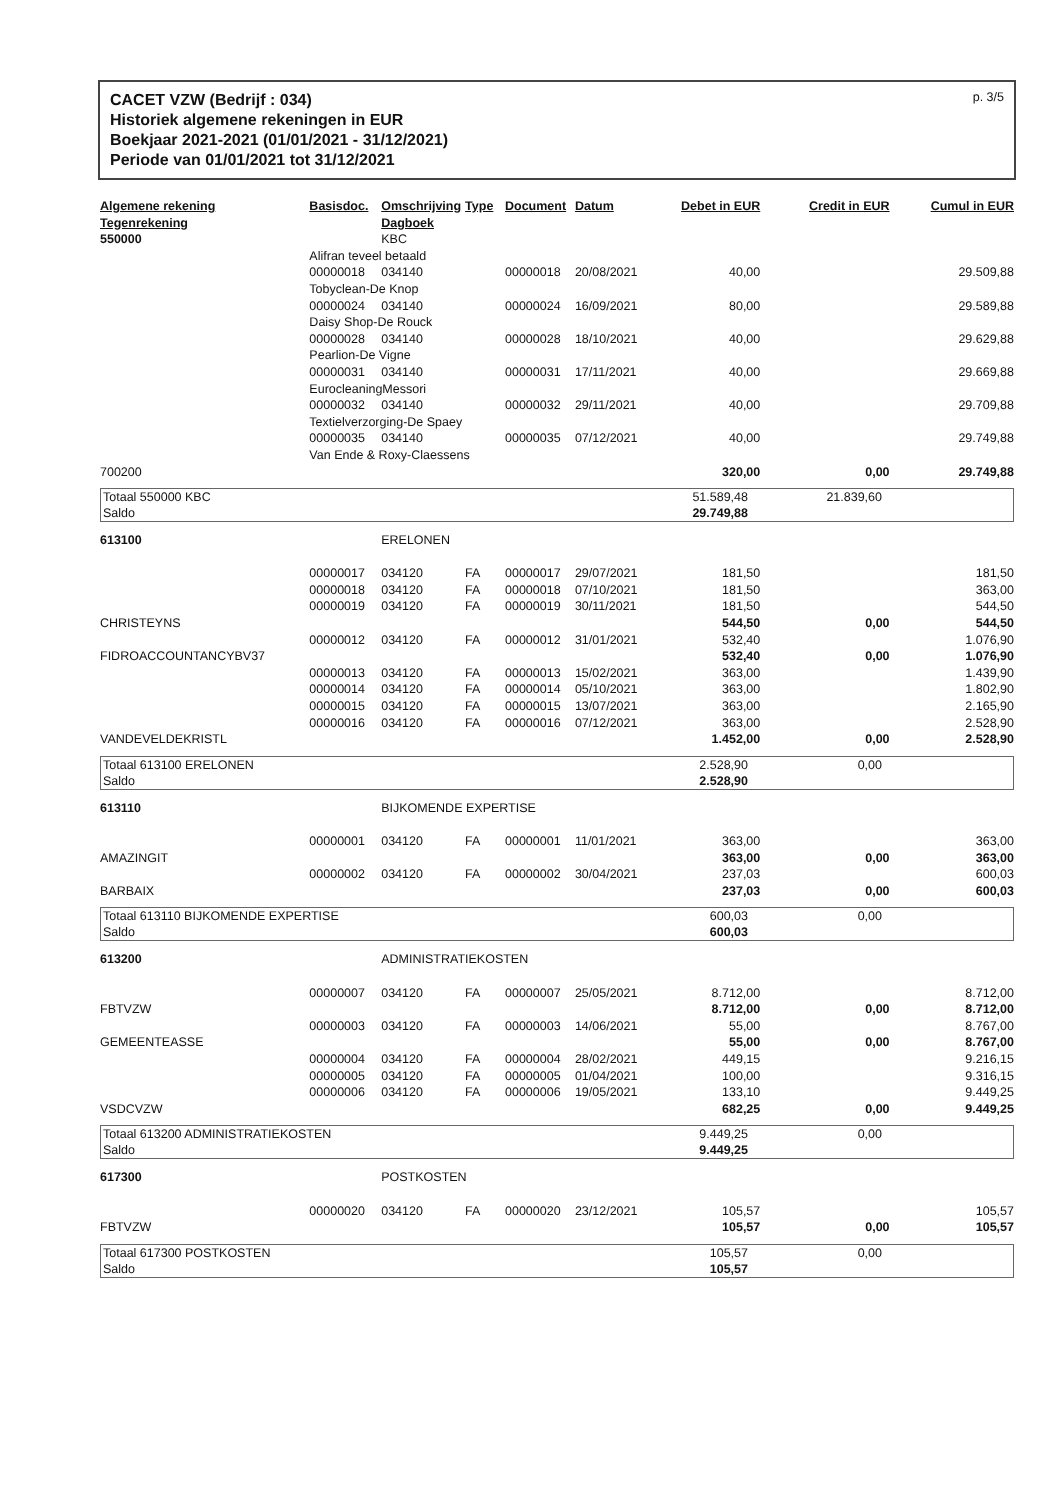CACET VZW (Bedrijf : 034)
Historiek algemene rekeningen in EUR
Boekjaar 2021-2021 (01/01/2021 - 31/12/2021)
Periode van 01/01/2021 tot 31/12/2021
p. 3/5
| Algemene rekening Tegenrekening | Basisdoc. | Omschrijving Dagboek | Type | Document | Datum | Debet in EUR | Credit in EUR | Cumul in EUR |
| --- | --- | --- | --- | --- | --- | --- | --- | --- |
| 550000 | | KBC | | | | | | |
| | Alifran teveel betaald | | | | | | | |
| | 00000018 | 034140 | | 00000018 | 20/08/2021 | 40,00 | | 29.509,88 |
| | Tobyclean-De Knop | | | | | | | |
| | 00000024 | 034140 | | 00000024 | 16/09/2021 | 80,00 | | 29.589,88 |
| | Daisy Shop-De Rouck | | | | | | | |
| | 00000028 | 034140 | | 00000028 | 18/10/2021 | 40,00 | | 29.629,88 |
| | Pearlion-De Vigne | | | | | | | |
| | 00000031 | 034140 | | 00000031 | 17/11/2021 | 40,00 | | 29.669,88 |
| | EurocleaningMessori | | | | | | | |
| | 00000032 | 034140 | | 00000032 | 29/11/2021 | 40,00 | | 29.709,88 |
| | Textielverzorging-De Spaey | | | | | | | |
| | 00000035 | 034140 | | 00000035 | 07/12/2021 | 40,00 | | 29.749,88 |
| | Van Ende & Roxy-Claessens | | | | | | | |
| 700200 | | | | | | 320,00 | 0,00 | 29.749,88 |
| / Totaal 550000 KBC / 51.589,48 / 21.839,60 / / / Saldo / 29.749,88 / / / | | | | | | | | |
| 613100 | | ERELONEN | | | | | | |
| | 00000017 | 034120 | FA | 00000017 | 29/07/2021 | 181,50 | | 181,50 |
| | 00000018 | 034120 | FA | 00000018 | 07/10/2021 | 181,50 | | 363,00 |
| | 00000019 | 034120 | FA | 00000019 | 30/11/2021 | 181,50 | | 544,50 |
| CHRISTEYNS | | | | | | 544,50 | 0,00 | 544,50 |
| | 00000012 | 034120 | FA | 00000012 | 31/01/2021 | 532,40 | | 1.076,90 |
| FIDROACCOUNTANCYBV37 | | | | | | 532,40 | 0,00 | 1.076,90 |
| | 00000013 | 034120 | FA | 00000013 | 15/02/2021 | 363,00 | | 1.439,90 |
| | 00000014 | 034120 | FA | 00000014 | 05/10/2021 | 363,00 | | 1.802,90 |
| | 00000015 | 034120 | FA | 00000015 | 13/07/2021 | 363,00 | | 2.165,90 |
| | 00000016 | 034120 | FA | 00000016 | 07/12/2021 | 363,00 | | 2.528,90 |
| VANDEVELDEKRISTL | | | | | | 1.452,00 | 0,00 | 2.528,90 |
| / Totaal 613100 ERELONEN / 2.528,90 / 0,00 / / / Saldo / 2.528,90 / / / | | | | | | | | |
| 613110 | | BIJKOMENDE EXPERTISE | | | | | | |
| | 00000001 | 034120 | FA | 00000001 | 11/01/2021 | 363,00 | | 363,00 |
| AMAZINGIT | | | | | | 363,00 | 0,00 | 363,00 |
| | 00000002 | 034120 | FA | 00000002 | 30/04/2021 | 237,03 | | 600,03 |
| BARBAIX | | | | | | 237,03 | 0,00 | 600,03 |
| / Totaal 613110 BIJKOMENDE EXPERTISE / 600,03 / 0,00 / / / Saldo / 600,03 / / / | | | | | | | | |
| 613200 | | ADMINISTRATIEKOSTEN | | | | | | |
| | 00000007 | 034120 | FA | 00000007 | 25/05/2021 | 8.712,00 | | 8.712,00 |
| FBTVZW | | | | | | 8.712,00 | 0,00 | 8.712,00 |
| | 00000003 | 034120 | FA | 00000003 | 14/06/2021 | 55,00 | | 8.767,00 |
| GEMEENTEASSE | | | | | | 55,00 | 0,00 | 8.767,00 |
| | 00000004 | 034120 | FA | 00000004 | 28/02/2021 | 449,15 | | 9.216,15 |
| | 00000005 | 034120 | FA | 00000005 | 01/04/2021 | 100,00 | | 9.316,15 |
| | 00000006 | 034120 | FA | 00000006 | 19/05/2021 | 133,10 | | 9.449,25 |
| VSDCVZW | | | | | | 682,25 | 0,00 | 9.449,25 |
| / Totaal 613200 ADMINISTRATIEKOSTEN / 9.449,25 / 0,00 / / / Saldo / 9.449,25 / / / | | | | | | | | |
| 617300 | | POSTKOSTEN | | | | | | |
| | 00000020 | 034120 | FA | 00000020 | 23/12/2021 | 105,57 | | 105,57 |
| FBTVZW | | | | | | 105,57 | 0,00 | 105,57 |
| / Totaal 617300 POSTKOSTEN / 105,57 / 0,00 / / / Saldo / 105,57 / / / | | | | | | | | |